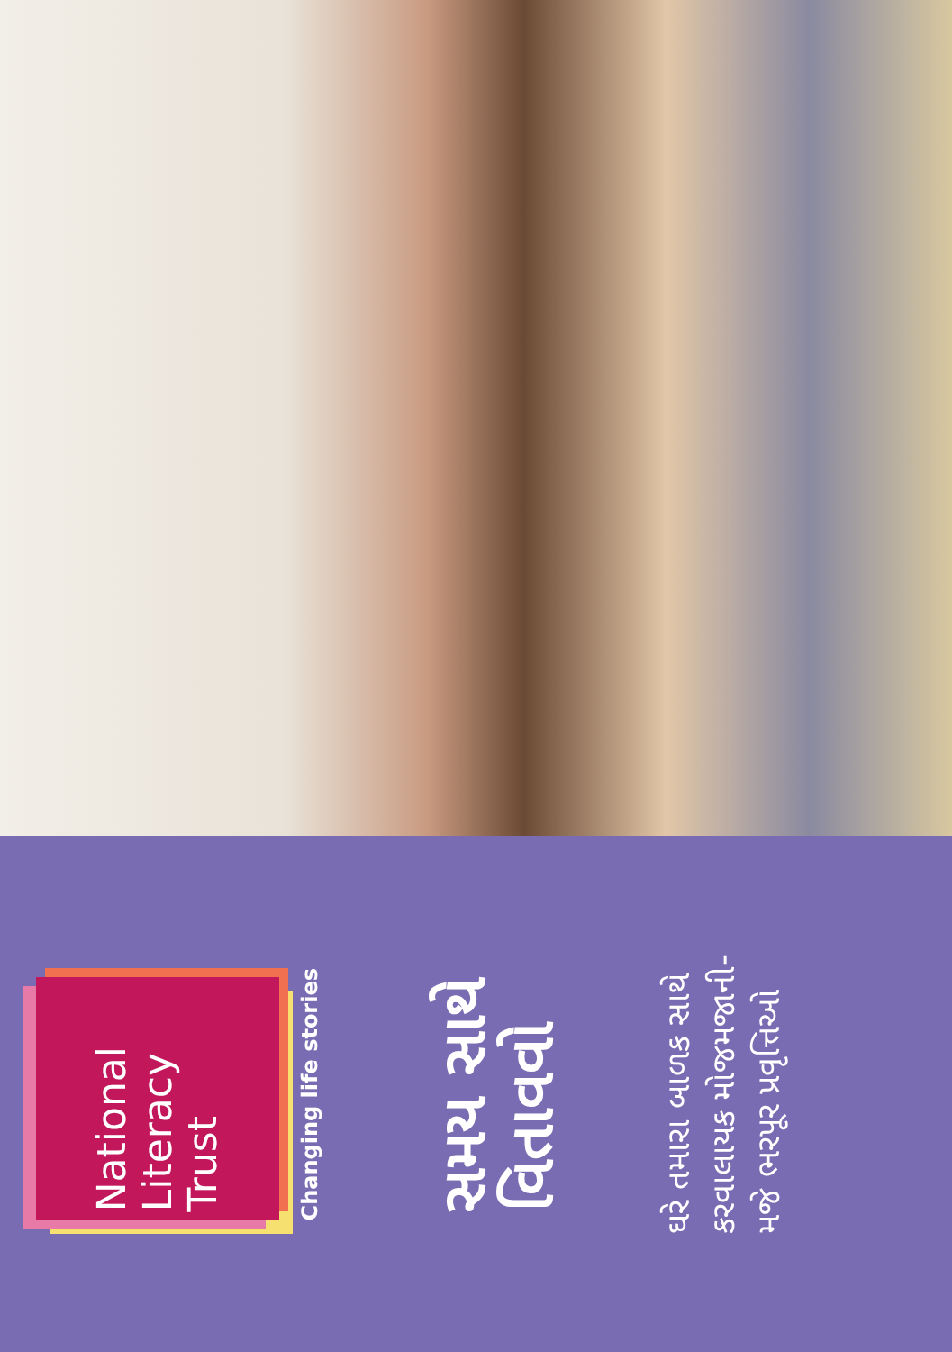National
Literacy
Trust
Changing life stories
સમય સાથે
વિતાવવો
ઘરે તમારા બાળક સાથે
કરવાલાયક મોજમજાની-
મજે ભરપૂર પ્રવૃત્તિઓ